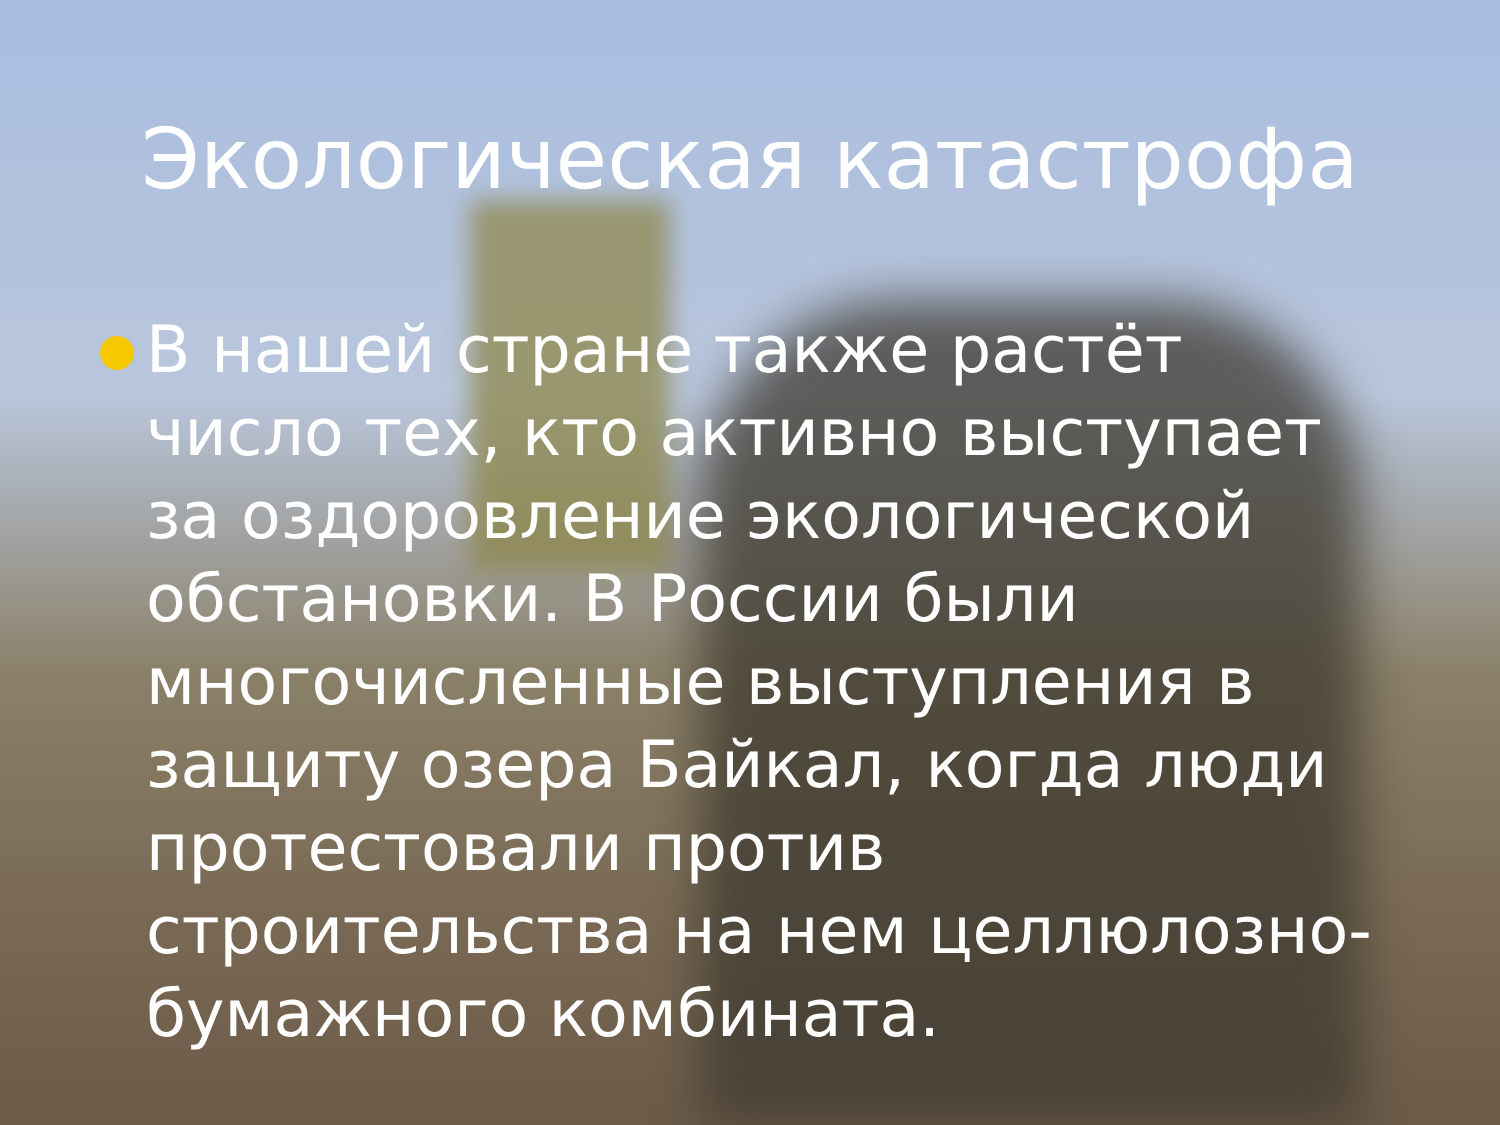Экологическая катастрофа
В нашей стране также растёт число тех, кто активно выступает за оздоровление экологической обстановки. В России были многочисленные выступления в защиту озера Байкал, когда люди протестовали против строительства на нем целлюлозно-бумажного комбината.